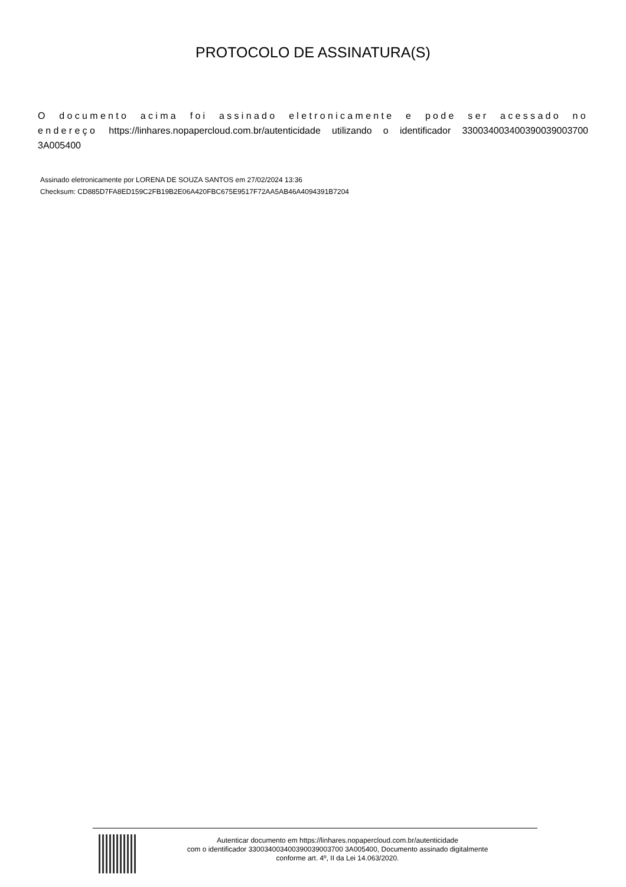PROTOCOLO DE ASSINATURA(S)
O documento acima foi assinado eletronicamente e pode ser acessado no endereço https://linhares.nopapercloud.com.br/autenticidade utilizando o identificador 330034003400390039003700 3A005400
Assinado eletronicamente por LORENA DE SOUZA SANTOS em 27/02/2024 13:36
Checksum: CD885D7FA8ED159C2FB19B2E06A420FBC675E9517F72AA5AB46A4094391B7204
Autenticar documento em https://linhares.nopapercloud.com.br/autenticidade
com o identificador 330034003400390039003700 3A005400, Documento assinado digitalmente
conforme art. 4º, II da Lei 14.063/2020.